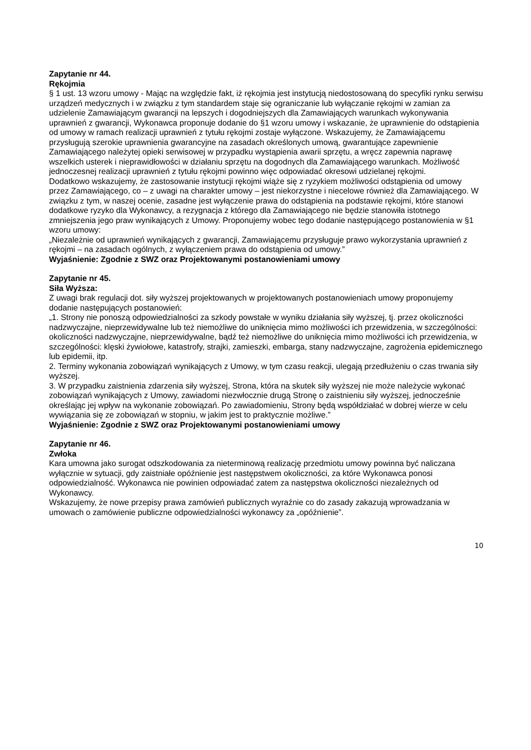Zapytanie nr 44.
Rękojmia
§ 1 ust. 13 wzoru umowy - Mając na względzie fakt, iż rękojmia jest instytucją niedostosowaną do specyfiki rynku serwisu urządzeń medycznych i w związku z tym standardem staje się ograniczanie lub wyłączanie rękojmi w zamian za udzielenie Zamawiającym gwarancji na lepszych i dogodniejszych dla Zamawiających warunkach wykonywania uprawnień z gwarancji, Wykonawca proponuje dodanie do §1 wzoru umowy i wskazanie, że uprawnienie do odstąpienia od umowy w ramach realizacji uprawnień z tytułu rękojmi zostaje wyłączone. Wskazujemy, że Zamawiającemu przysługują szerokie uprawnienia gwarancyjne na zasadach określonych umową, gwarantujące zapewnienie Zamawiającego należytej opieki serwisowej w przypadku wystąpienia awarii sprzętu, a wręcz zapewnia naprawę wszelkich usterek i nieprawidłowości w działaniu sprzętu na dogodnych dla Zamawiającego warunkach. Możliwość jednoczesnej realizacji uprawnień z tytułu rękojmi powinno więc odpowiadać okresowi udzielanej rękojmi.
Dodatkowo wskazujemy, że zastosowanie instytucji rękojmi wiąże się z ryzykiem możliwości odstąpienia od umowy przez Zamawiającego, co – z uwagi na charakter umowy – jest niekorzystne i niecelowe również dla Zamawiającego. W związku z tym, w naszej ocenie, zasadne jest wyłączenie prawa do odstąpienia na podstawie rękojmi, które stanowi dodatkowe ryzyko dla Wykonawcy, a rezygnacja z którego dla Zamawiającego nie będzie stanowiła istotnego zmniejszenia jego praw wynikających z Umowy. Proponujemy wobec tego dodanie następującego postanowienia w §1 wzoru umowy:
„Niezależnie od uprawnień wynikających z gwarancji, Zamawiającemu przysługuje prawo wykorzystania uprawnień z rękojmi – na zasadach ogólnych, z wyłączeniem prawa do odstąpienia od umowy.”
Wyjaśnienie: Zgodnie z SWZ oraz Projektowanymi postanowieniami umowy
Zapytanie nr 45.
Siła Wyższa:
Z uwagi brak regulacji dot. siły wyższej projektowanych w projektowanych postanowieniach umowy proponujemy dodanie następujących postanowień:
„1. Strony nie ponoszą odpowiedzialności za szkody powstałe w wyniku działania siły wyższej, tj. przez okoliczności nadzwyczajne, nieprzewidywalne lub też niemożliwe do uniknięcia mimo możliwości ich przewidzenia, w szczególności: okoliczności nadzwyczajne, nieprzewidywalne, bądź też niemożliwe do uniknięcia mimo możliwości ich przewidzenia, w szczególności: klęski żywiołowe, katastrofy, strajki, zamieszki, embarga, stany nadzwyczajne, zagrożenia epidemicznego lub epidemii, itp.
2. Terminy wykonania zobowiązań wynikających z Umowy, w tym czasu reakcji, ulegają przedłużeniu o czas trwania siły wyższej.
3. W przypadku zaistnienia zdarzenia siły wyższej, Strona, która na skutek siły wyższej nie może należycie wykonać zobowiązań wynikających z Umowy, zawiadomi niezwłocznie drugą Stronę o zaistnieniu siły wyższej, jednocześnie określając jej wpływ na wykonanie zobowiązań. Po zawiadomieniu, Strony będą współdziałać w dobrej wierze w celu wywiązania się ze zobowiązań w stopniu, w jakim jest to praktycznie możliwe.”
Wyjaśnienie: Zgodnie z SWZ oraz Projektowanymi postanowieniami umowy
Zapytanie nr 46.
Zwłoka
Kara umowna jako surogat odszkodowania za nieterminową realizację przedmiotu umowy powinna być naliczana wyłącznie w sytuacji, gdy zaistniałe opóźnienie jest następstwem okoliczności, za które Wykonawca ponosi odpowiedzialność. Wykonawca nie powinien odpowiadać zatem za następstwa okoliczności niezależnych od Wykonawcy.
Wskazujemy, że nowe przepisy prawa zamówień publicznych wyraźnie co do zasady zakazują wprowadzania w umowach o zamówienie publiczne odpowiedzialności wykonawcy za „opóźnienie”.
10